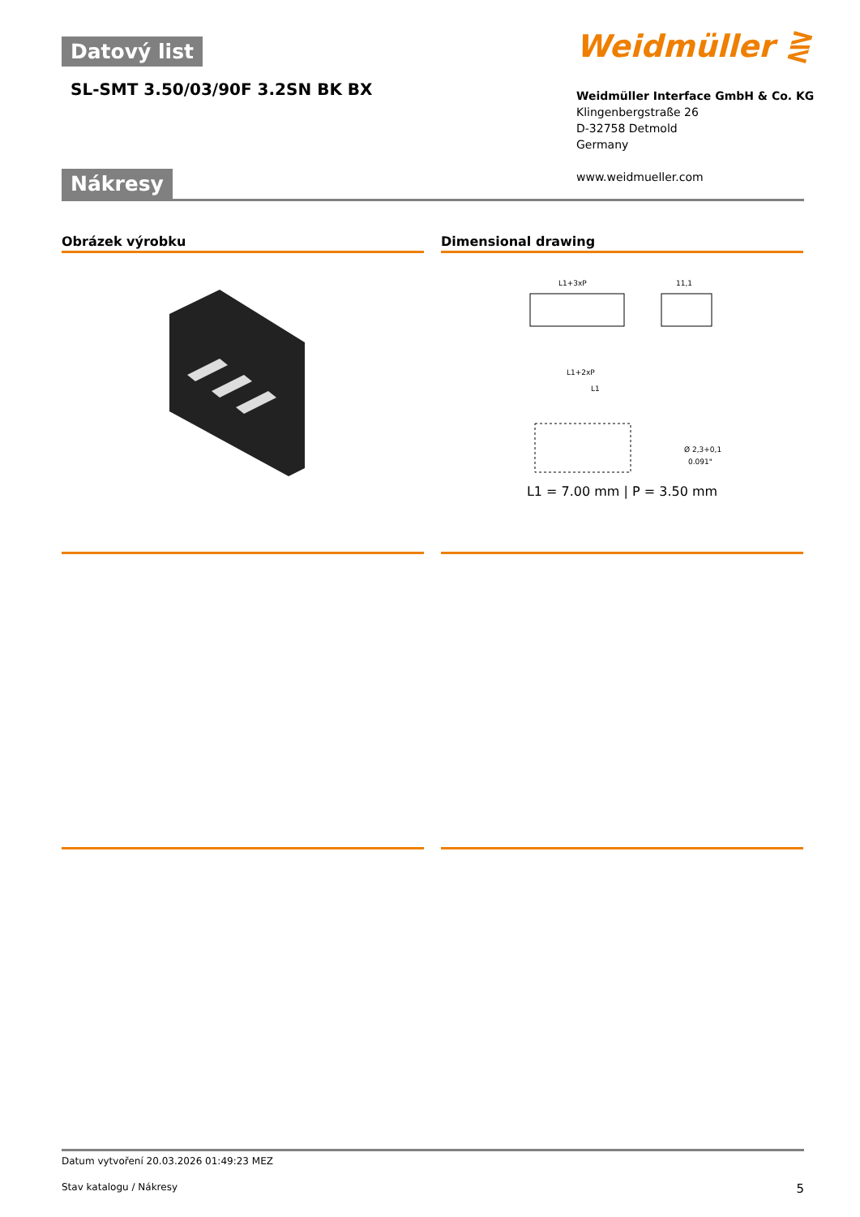Datový list
SL-SMT 3.50/03/90F 3.2SN BK BX
Weidmüller ⋛
Weidmüller Interface GmbH & Co. KG
Klingenbergstraße 26
D-32758 Detmold
Germany
www.weidmueller.com
Nákresy
Obrázek výrobku
Dimensional drawing
L1+3xP
11,1
L1+2xP
L1
Ø 2,3+0,1
0.091"
L1 = 7.00 mm | P = 3.50 mm
Datum vytvoření 20.03.2026 01:49:23 MEZ
Stav katalogu / Nákresy 5